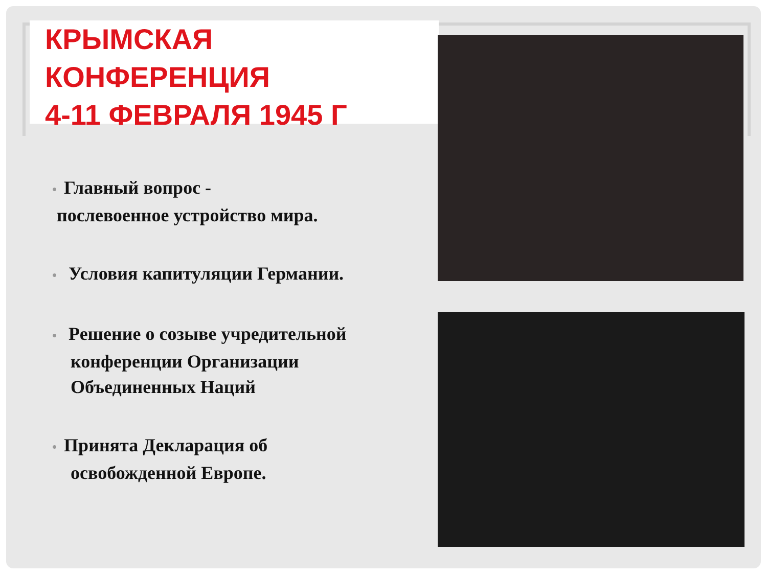КРЫМСКАЯ
КОНФЕРЕНЦИЯ
4-11 ФЕВРАЛЯ 1945 Г
• Главный вопрос -
послевоенное устройство мира.
• Условия капитуляции Германии.
• Решение о созыве учредительной
конференции Организации
Объединенных Наций
• Принята Декларация об
освобожденной Европе.